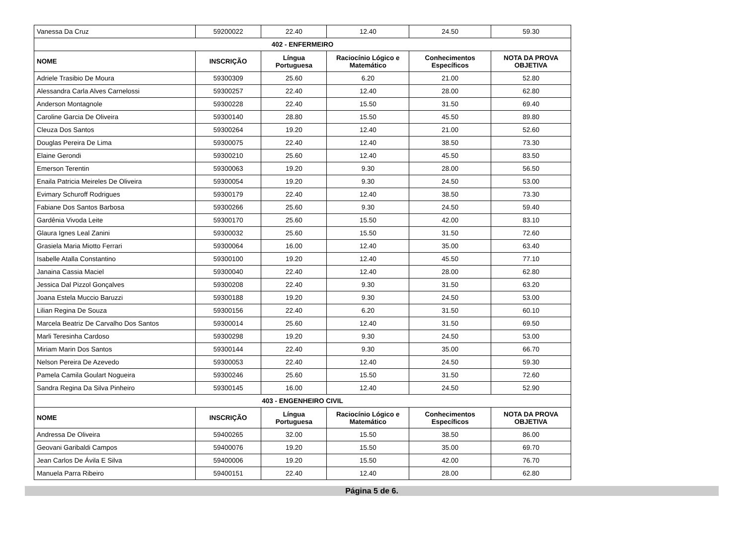| Vanessa Da Cruz | 59200022 | 22.40 | 12.40 | 24.50 | 59.30 |
| 402 - ENFERMEIRO | | | | | |
| NOME | INSCRIÇÃO | Língua Portuguesa | Raciocínio Lógico e Matemático | Conhecimentos Específicos | NOTA DA PROVA OBJETIVA |
| Adriele Trasibio De Moura | 59300309 | 25.60 | 6.20 | 21.00 | 52.80 |
| Alessandra Carla Alves Carnelossi | 59300257 | 22.40 | 12.40 | 28.00 | 62.80 |
| Anderson Montagnole | 59300228 | 22.40 | 15.50 | 31.50 | 69.40 |
| Caroline Garcia De Oliveira | 59300140 | 28.80 | 15.50 | 45.50 | 89.80 |
| Cleuza Dos Santos | 59300264 | 19.20 | 12.40 | 21.00 | 52.60 |
| Douglas Pereira De Lima | 59300075 | 22.40 | 12.40 | 38.50 | 73.30 |
| Elaine Gerondi | 59300210 | 25.60 | 12.40 | 45.50 | 83.50 |
| Emerson Terentin | 59300063 | 19.20 | 9.30 | 28.00 | 56.50 |
| Enaila Patricia Meireles De Oliveira | 59300054 | 19.20 | 9.30 | 24.50 | 53.00 |
| Evimary Schuroff Rodrigues | 59300179 | 22.40 | 12.40 | 38.50 | 73.30 |
| Fabiane Dos Santos Barbosa | 59300266 | 25.60 | 9.30 | 24.50 | 59.40 |
| Gardênia Vivoda Leite | 59300170 | 25.60 | 15.50 | 42.00 | 83.10 |
| Glaura Ignes Leal Zanini | 59300032 | 25.60 | 15.50 | 31.50 | 72.60 |
| Grasiela Maria Miotto Ferrari | 59300064 | 16.00 | 12.40 | 35.00 | 63.40 |
| Isabelle Atalla Constantino | 59300100 | 19.20 | 12.40 | 45.50 | 77.10 |
| Janaina Cassia Maciel | 59300040 | 22.40 | 12.40 | 28.00 | 62.80 |
| Jessica Dal Pizzol Gonçalves | 59300208 | 22.40 | 9.30 | 31.50 | 63.20 |
| Joana Estela Muccio Baruzzi | 59300188 | 19.20 | 9.30 | 24.50 | 53.00 |
| Lilian Regina De Souza | 59300156 | 22.40 | 6.20 | 31.50 | 60.10 |
| Marcela Beatriz De Carvalho Dos Santos | 59300014 | 25.60 | 12.40 | 31.50 | 69.50 |
| Marli Teresinha Cardoso | 59300298 | 19.20 | 9.30 | 24.50 | 53.00 |
| Miriam Marin Dos Santos | 59300144 | 22.40 | 9.30 | 35.00 | 66.70 |
| Nelson Pereira De Azevedo | 59300053 | 22.40 | 12.40 | 24.50 | 59.30 |
| Pamela Camila Goulart Nogueira | 59300246 | 25.60 | 15.50 | 31.50 | 72.60 |
| Sandra Regina Da Silva Pinheiro | 59300145 | 16.00 | 12.40 | 24.50 | 52.90 |
| 403 - ENGENHEIRO CIVIL | | | | | |
| NOME | INSCRIÇÃO | Língua Portuguesa | Raciocínio Lógico e Matemático | Conhecimentos Específicos | NOTA DA PROVA OBJETIVA |
| Andressa De Oliveira | 59400265 | 32.00 | 15.50 | 38.50 | 86.00 |
| Geovani Garibaldi Campos | 59400076 | 19.20 | 15.50 | 35.00 | 69.70 |
| Jean Carlos De Ávila E Silva | 59400006 | 19.20 | 15.50 | 42.00 | 76.70 |
| Manuela Parra Ribeiro | 59400151 | 22.40 | 12.40 | 28.00 | 62.80 |
Página 5 de 6.